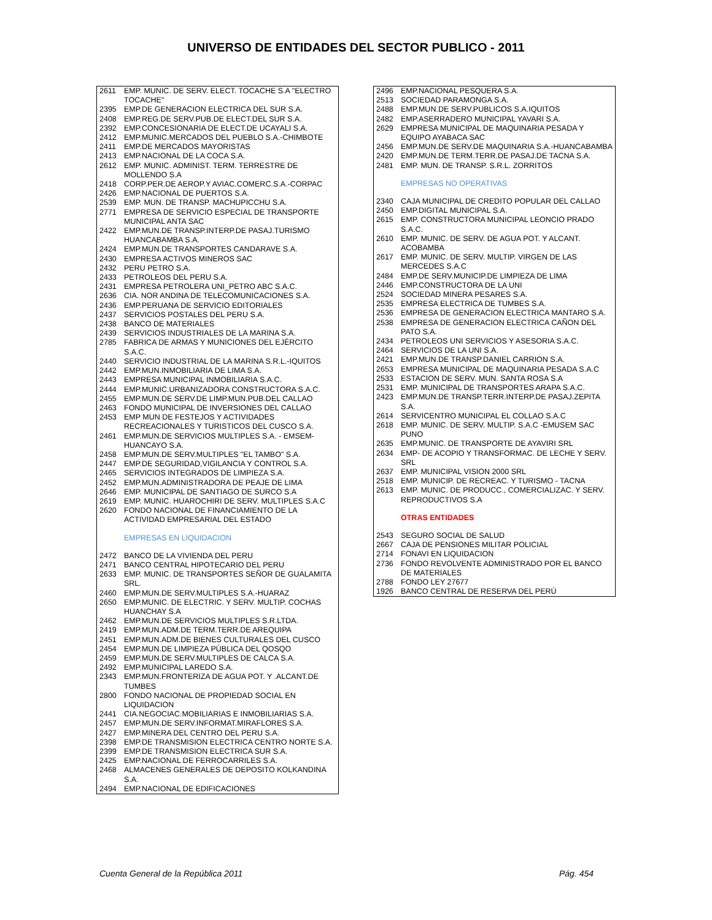UNIVERSO DE ENTIDADES DEL SECTOR PUBLICO - 2011
| 2611 | EMP. MUNIC. DE SERV. ELECT. TOCACHE S.A "ELECTRO TOCACHE" |
| 2395 | EMP.DE GENERACION ELECTRICA DEL SUR S.A. |
| 2408 | EMP.REG.DE SERV.PUB.DE ELECT.DEL SUR S.A. |
| 2392 | EMP.CONCESIONARIA DE ELECT.DE UCAYALI S.A. |
| 2412 | EMP.MUNIC.MERCADOS DEL PUEBLO S.A.-CHIMBOTE |
| 2411 | EMP.DE MERCADOS MAYORISTAS |
| 2413 | EMP.NACIONAL DE LA COCA S.A. |
| 2612 | EMP. MUNIC. ADMINIST. TERM. TERRESTRE DE MOLLENDO S.A |
| 2418 | CORP.PER.DE AEROP.Y AVIAC.COMERC.S.A.-CORPAC |
| 2426 | EMP.NACIONAL DE PUERTOS S.A. |
| 2539 | EMP. MUN. DE TRANSP. MACHUPICCHU S.A. |
| 2771 | EMPRESA DE SERVICIO ESPECIAL DE TRANSPORTE MUNICIPAL ANTA SAC |
| 2422 | EMP.MUN.DE TRANSP.INTERP.DE PASAJ.TURISMO HUANCABAMBA S.A. |
| 2424 | EMP.MUN.DE TRANSPORTES CANDARAVE S.A. |
| 2430 | EMPRESA ACTIVOS MINEROS SAC |
| 2432 | PERU PETRO S.A. |
| 2433 | PETROLEOS DEL PERU S.A. |
| 2431 | EMPRESA PETROLERA UNI_PETRO ABC S.A.C. |
| 2636 | CIA. NOR ANDINA DE TELECOMUNICACIONES S.A. |
| 2436 | EMP.PERUANA DE SERVICIO EDITORIALES |
| 2437 | SERVICIOS POSTALES DEL PERU S.A. |
| 2438 | BANCO DE MATERIALES |
| 2439 | SERVICIOS INDUSTRIALES DE LA MARINA S.A. |
| 2785 | FABRICA DE ARMAS Y MUNICIONES DEL EJÉRCITO S.A.C. |
| 2440 | SERVICIO INDUSTRIAL DE LA MARINA S.R.L.-IQUITOS |
| 2442 | EMP.MUN.INMOBILIARIA DE LIMA S.A. |
| 2443 | EMPRESA MUNICIPAL INMOBILIARIA S.A.C. |
| 2444 | EMP.MUNIC.URBANIZADORA CONSTRUCTORA S.A.C. |
| 2455 | EMP.MUN.DE SERV.DE LIMP.MUN.PUB.DEL CALLAO |
| 2463 | FONDO MUNICIPAL DE INVERSIONES DEL CALLAO |
| 2453 | EMP MUN DE FESTEJOS Y ACTIVIDADES RECREACIONALES Y TURISTICOS DEL CUSCO S.A. |
| 2461 | EMP.MUN.DE SERVICIOS MULTIPLES S.A. - EMSEM-HUANCAYO S.A. |
| 2458 | EMP.MUN.DE SERV.MULTIPLES "EL TAMBO" S.A. |
| 2447 | EMP.DE SEGURIDAD,VIGILANCIA Y CONTROL S.A. |
| 2465 | SERVICIOS INTEGRADOS DE LIMPIEZA S.A. |
| 2452 | EMP.MUN.ADMINISTRADORA DE PEAJE DE LIMA |
| 2646 | EMP. MUNICIPAL DE SANTIAGO DE SURCO S.A |
| 2619 | EMP. MUNIC. HUAROCHIRI DE SERV. MULTIPLES S.A.C |
| 2620 | FONDO NACIONAL DE FINANCIAMIENTO DE LA ACTIVIDAD EMPRESARIAL DEL ESTADO |
| | EMPRESAS EN LIQUIDACION |
| 2472 | BANCO DE LA VIVIENDA DEL PERU |
| 2471 | BANCO CENTRAL HIPOTECARIO DEL PERU |
| 2633 | EMP. MUNIC. DE TRANSPORTES SEÑOR DE GUALAMITA SRL. |
| 2460 | EMP.MUN.DE SERV.MULTIPLES S.A.-HUARAZ |
| 2650 | EMP.MUNIC. DE ELECTRIC. Y SERV. MULTIP. COCHAS HUANCHAY S.A |
| 2462 | EMP.MUN.DE SERVICIOS MULTIPLES S.R.LTDA. |
| 2419 | EMP.MUN.ADM.DE TERM.TERR.DE AREQUIPA |
| 2451 | EMP.MUN.ADM.DE BIENES CULTURALES DEL CUSCO |
| 2454 | EMP.MUN.DE LIMPIEZA PÚBLICA DEL QOSQO |
| 2459 | EMP.MUN.DE SERV.MULTIPLES DE CALCA S.A. |
| 2492 | EMP.MUNICIPAL LAREDO S.A. |
| 2343 | EMP.MUN.FRONTERIZA DE AGUA POT. Y .ALCANT.DE TUMBES |
| 2800 | FONDO NACIONAL DE PROPIEDAD SOCIAL EN LIQUIDACION |
| 2441 | CIA.NEGOCIAC.MOBILIARIAS E INMOBILIARIAS S.A. |
| 2457 | EMP.MUN.DE SERV.INFORMAT.MIRAFLORES S.A. |
| 2427 | EMP.MINERA DEL CENTRO DEL PERU S.A. |
| 2398 | EMP.DE TRANSMISION ELECTRICA CENTRO NORTE S.A. |
| 2399 | EMP.DE TRANSMISION ELECTRICA SUR S.A. |
| 2425 | EMP.NACIONAL DE FERROCARRILES S.A. |
| 2468 | ALMACENES GENERALES DE DEPOSITO KOLKANDINA S.A. |
| 2494 | EMP.NACIONAL DE EDIFICACIONES |
| 2496 | EMP.NACIONAL PESQUERA S.A. |
| 2513 | SOCIEDAD PARAMONGA S.A. |
| 2488 | EMP.MUN.DE SERV.PUBLICOS S.A.IQUITOS |
| 2482 | EMP.ASERRADERO MUNICIPAL YAVARI S.A. |
| 2629 | EMPRESA MUNICIPAL DE MAQUINARIA PESADA Y EQUIPO AYABACA SAC |
| 2456 | EMP.MUN.DE SERV.DE MAQUINARIA S.A.-HUANCABAMBA |
| 2420 | EMP.MUN.DE TERM.TERR.DE PASAJ.DE TACNA S.A. |
| 2481 | EMP. MUN. DE TRANSP. S.R.L. ZORRITOS |
| | EMPRESAS NO OPERATIVAS |
| 2340 | CAJA MUNICIPAL DE CREDITO POPULAR DEL CALLAO |
| 2450 | EMP.DIGITAL MUNICIPAL S.A. |
| 2615 | EMP. CONSTRUCTORA MUNICIPAL LEONCIO PRADO S.A.C. |
| 2610 | EMP. MUNIC. DE SERV. DE AGUA POT. Y ALCANT. ACOBAMBA |
| 2617 | EMP. MUNIC. DE SERV. MULTIP. VIRGEN DE LAS MERCEDES S.A.C |
| 2484 | EMP.DE SERV.MUNICIP.DE LIMPIEZA DE LIMA |
| 2446 | EMP.CONSTRUCTORA DE LA UNI |
| 2524 | SOCIEDAD MINERA PESARES S.A. |
| 2535 | EMPRESA ELECTRICA DE TUMBES S.A. |
| 2536 | EMPRESA DE GENERACION ELECTRICA MANTARO S.A. |
| 2538 | EMPRESA DE GENERACION ELECTRICA CAÑON DEL PATO S.A. |
| 2434 | PETROLEOS UNI SERVICIOS Y ASESORIA S.A.C. |
| 2464 | SERVICIOS DE LA UNI S.A. |
| 2421 | EMP.MUN.DE TRANSP.DANIEL CARRION S.A. |
| 2653 | EMPRESA MUNICIPAL DE MAQUINARIA PESADA S.A.C |
| 2533 | ESTACION DE SERV. MUN. SANTA ROSA S.A |
| 2531 | EMP. MUNICIPAL DE TRANSPORTES ARAPA S.A.C. |
| 2423 | EMP.MUN.DE TRANSP.TERR.INTERP.DE PASAJ.ZEPITA S.A. |
| 2614 | SERVICENTRO MUNICIPAL EL COLLAO S.A.C |
| 2618 | EMP. MUNIC. DE SERV. MULTIP. S.A.C -EMUSEM SAC PUNO |
| 2635 | EMP.MUNIC. DE TRANSPORTE DE AYAVIRI SRL |
| 2634 | EMP- DE ACOPIO Y TRANSFORMAC. DE LECHE Y SERV. SRL |
| 2637 | EMP. MUNICIPAL VISION 2000 SRL |
| 2518 | EMP. MUNICIP. DE RECREAC. Y TURISMO - TACNA |
| 2613 | EMP. MUNIC. DE PRODUCC., COMERCIALIZAC. Y SERV. REPRODUCTIVOS S.A |
| | OTRAS ENTIDADES |
| 2543 | SEGURO SOCIAL DE SALUD |
| 2667 | CAJA DE PENSIONES MILITAR POLICIAL |
| 2714 | FONAVI EN LIQUIDACION |
| 2736 | FONDO REVOLVENTE ADMINISTRADO POR EL BANCO DE MATERIALES |
| 2788 | FONDO LEY 27677 |
| 1926 | BANCO CENTRAL DE RESERVA DEL PERÚ |
Cuenta General de la República 2011 Pág. 454